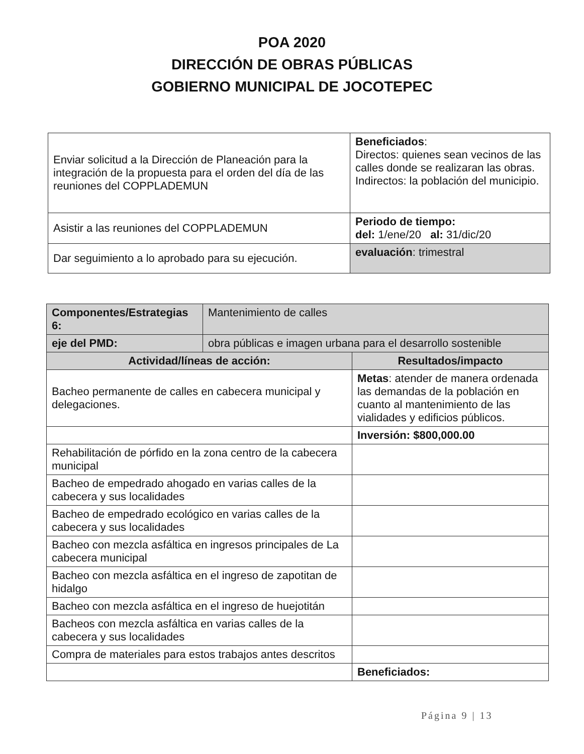POA 2020
DIRECCIÓN DE OBRAS PÚBLICAS
GOBIERNO MUNICIPAL DE JOCOTEPEC
| Enviar solicitud a la Dirección de Planeación para la integración de la propuesta para el orden del día de las reuniones del COPPLADEMUN | Beneficiados : Directos: quienes sean vecinos de las calles donde se realizaran las obras. Indirectos: la población del municipio. |
| Asistir a las reuniones del COPPLADEMUN | Periodo de tiempo: del: 1/ene/20 al: 31/dic/20 |
| Dar seguimiento a lo aprobado para su ejecución. | evaluación : trimestral |
| Componentes/Estrategias 6: | Mantenimiento de calles | |
| eje del PMD: | obra públicas e imagen urbana para el desarrollo sostenible | |
| Actividad/líneas de acción: | | Resultados/impacto |
| Bacheo permanente de calles en cabecera municipal y delegaciones. | | Metas : atender de manera ordenada las demandas de la población en cuanto al mantenimiento de las vialidades y edificios públicos. |
| | | Inversión: $800,000.00 |
| Rehabilitación de pórfido en la zona centro de la cabecera municipal | | |
| Bacheo de empedrado ahogado en varias calles de la cabecera y sus localidades | | |
| Bacheo de empedrado ecológico en varias calles de la cabecera y sus localidades | | |
| Bacheo con mezcla asfáltica en ingresos principales de La cabecera municipal | | |
| Bacheo con mezcla asfáltica en el ingreso de zapotitan de hidalgo | | |
| Bacheo con mezcla asfáltica en el ingreso de huejotitán | | |
| Bacheos con mezcla asfáltica en varias calles de la cabecera y sus localidades | | |
| Compra de materiales para estos trabajos antes descritos | | |
| | | Beneficiados: |
Página 9 | 13